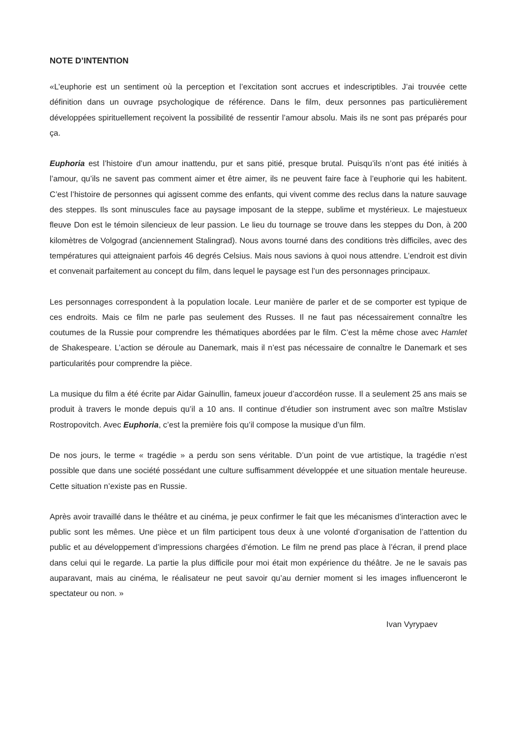NOTE D’INTENTION
«L’euphorie est un sentiment où la perception et l’excitation sont accrues et indescriptibles. J’ai trouvée cette définition dans un ouvrage psychologique de référence. Dans le film, deux personnes pas particulièrement développées spirituellement reçoivent la possibilité de ressentir l’amour absolu. Mais ils ne sont pas préparés pour ça.
Euphoria est l’histoire d’un amour inattendu, pur et sans pitié, presque brutal. Puisqu’ils n’ont pas été initiés à l’amour, qu’ils ne savent pas comment aimer et être aimer, ils ne peuvent faire face à l’euphorie qui les habitent. C’est l’histoire de personnes qui agissent comme des enfants, qui vivent comme des reclus dans la nature sauvage des steppes. Ils sont minuscules face au paysage imposant de la steppe, sublime et mystérieux. Le majestueux fleuve Don est le témoin silencieux de leur passion. Le lieu du tournage se trouve dans les steppes du Don, à 200 kilomètres de Volgograd (anciennement Stalingrad). Nous avons tourné dans des conditions très difficiles, avec des températures qui atteignaient parfois 46 degrés Celsius. Mais nous savions à quoi nous attendre. L’endroit est divin et convenait parfaitement au concept du film, dans lequel le paysage est l’un des personnages principaux.
Les personnages correspondent à la population locale. Leur manière de parler et de se comporter est typique de ces endroits. Mais ce film ne parle pas seulement des Russes. Il ne faut pas nécessairement connaître les coutumes de la Russie pour comprendre les thématiques abordées par le film. C’est la même chose avec Hamlet de Shakespeare. L’action se déroule au Danemark, mais il n’est pas nécessaire de connaître le Danemark et ses particularités pour comprendre la pièce.
La musique du film a été écrite par Aidar Gainullin, fameux joueur d’accordéon russe. Il a seulement 25 ans mais se produit à travers le monde depuis qu’il a 10 ans. Il continue d’étudier son instrument avec son maître Mstislav Rostropovitch. Avec Euphoria, c’est la première fois qu’il compose la musique d’un film.
De nos jours, le terme « tragédie » a perdu son sens véritable. D’un point de vue artistique, la tragédie n’est possible que dans une société possédant une culture suffisamment développée et une situation mentale heureuse. Cette situation n’existe pas en Russie.
Après avoir travaillé dans le théâtre et au cinéma, je peux confirmer le fait que les mécanismes d’interaction avec le public sont les mêmes. Une pièce et un film participent tous deux à une volonté d’organisation de l’attention du public et au développement d’impressions chargées d’émotion. Le film ne prend pas place à l’écran, il prend place dans celui qui le regarde. La partie la plus difficile pour moi était mon expérience du théâtre. Je ne le savais pas auparavant, mais au cinéma, le réalisateur ne peut savoir qu’au dernier moment si les images influenceront le spectateur ou non. »
Ivan Vyrypaev